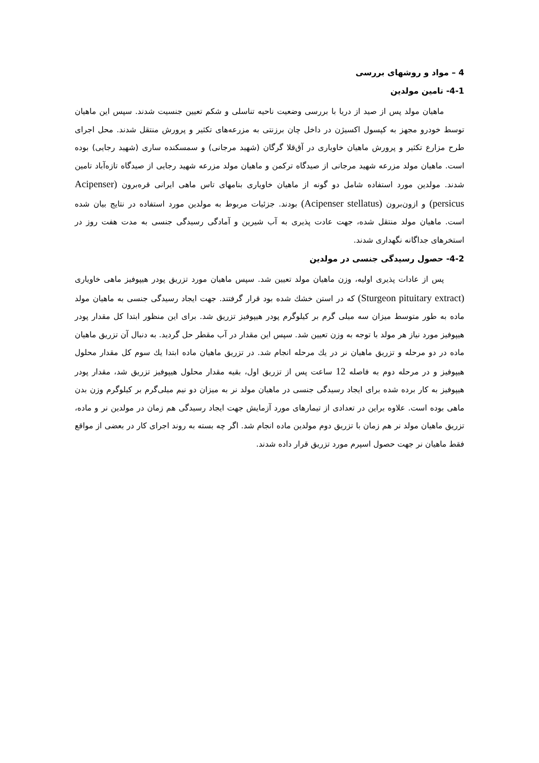4 – مواد و روشهای بررسی
4-1- تامین مولدین
ماهیان مولد پس از صید از دریا با بررسی وضعیت ناحیه تناسلی و شکم تعیین جنسیت شدند. سپس این ماهیان توسط خودرو مجهز به کپسول اکسیژن در داخل چان برزنتی به مزرعه‌های تکثیر و پرورش منتقل شدند. محل اجرای طرح مزارع تکثیر و پرورش ماهیان خاویاری در آق‌قلا گرگان (شهید مرجانی) و سمسکنده ساری (شهید رجایی) بوده است. ماهیان مولد مزرعه شهید مرجانی از صیدگاه ترکمن و ماهیان مولد مزرعه شهید رجایی از صیدگاه تازه‌آباد تامین شدند. مولدین مورد استفاده شامل دو گونه از ماهیان خاویاری بنامهای تاس ماهی ایرانی قره‌برون (Acipenser persicus) و ازون‌برون (Acipenser stellatus) بودند. جزئیات مربوط به مولدین مورد استفاده در نتایج بیان شده است. ماهیان مولد منتقل شده، جهت عادت پذیری به آب شیرین و آمادگی رسیدگی جنسی به مدت هفت روز در استخرهای جداگانه نگهداری شدند.
4-2- حصول رسیدگی جنسی در مولدین
پس از عادات پذیری اولیه، وزن ماهیان مولد تعیین شد. سپس ماهیان مورد تزریق پودر هیپوفیز ماهی خاویاری (Sturgeon pituitary extract) که در استن خشك شده بود قرار گرفتند. جهت ایجاد رسیدگی جنسی به ماهیان مولد ماده به طور متوسط میزان سه میلی گرم بر کیلوگرم پودر هیپوفیز تزریق شد. برای این منظور ابتدا کل مقدار پودر هیپوفیز مورد نیاز هر مولد با توجه به وزن تعیین شد. سپس این مقدار در آب مقطر حل گردید. به دنبال آن تزریق ماهیان ماده در دو مرحله و تزریق ماهیان نر در یك مرحله انجام شد. در تزریق ماهیان ماده ابتدا یك سوم کل مقدار محلول هیپوفیز و در مرحله دوم به فاصله 12 ساعت پس از تزریق اول، بقیه مقدار محلول هیپوفیز تزریق شد، مقدار پودر هیپوفیز به کار برده شده برای ایجاد رسیدگی جنسی در ماهیان مولد نر به میزان دو نیم میلی‌گرم بر کیلوگرم وزن بدن ماهی بوده است. علاوه براین در تعدادی از تیمارهای مورد آزمایش جهت ایجاد رسیدگی هم زمان در مولدین نر و ماده، تزریق ماهیان مولد نر هم زمان با تزریق دوم مولدین ماده انجام شد. اگر چه بسته به روند اجرای کار در بعضی از مواقع فقط ماهیان نر جهت حصول اسپرم مورد تزریق قرار داده شدند.